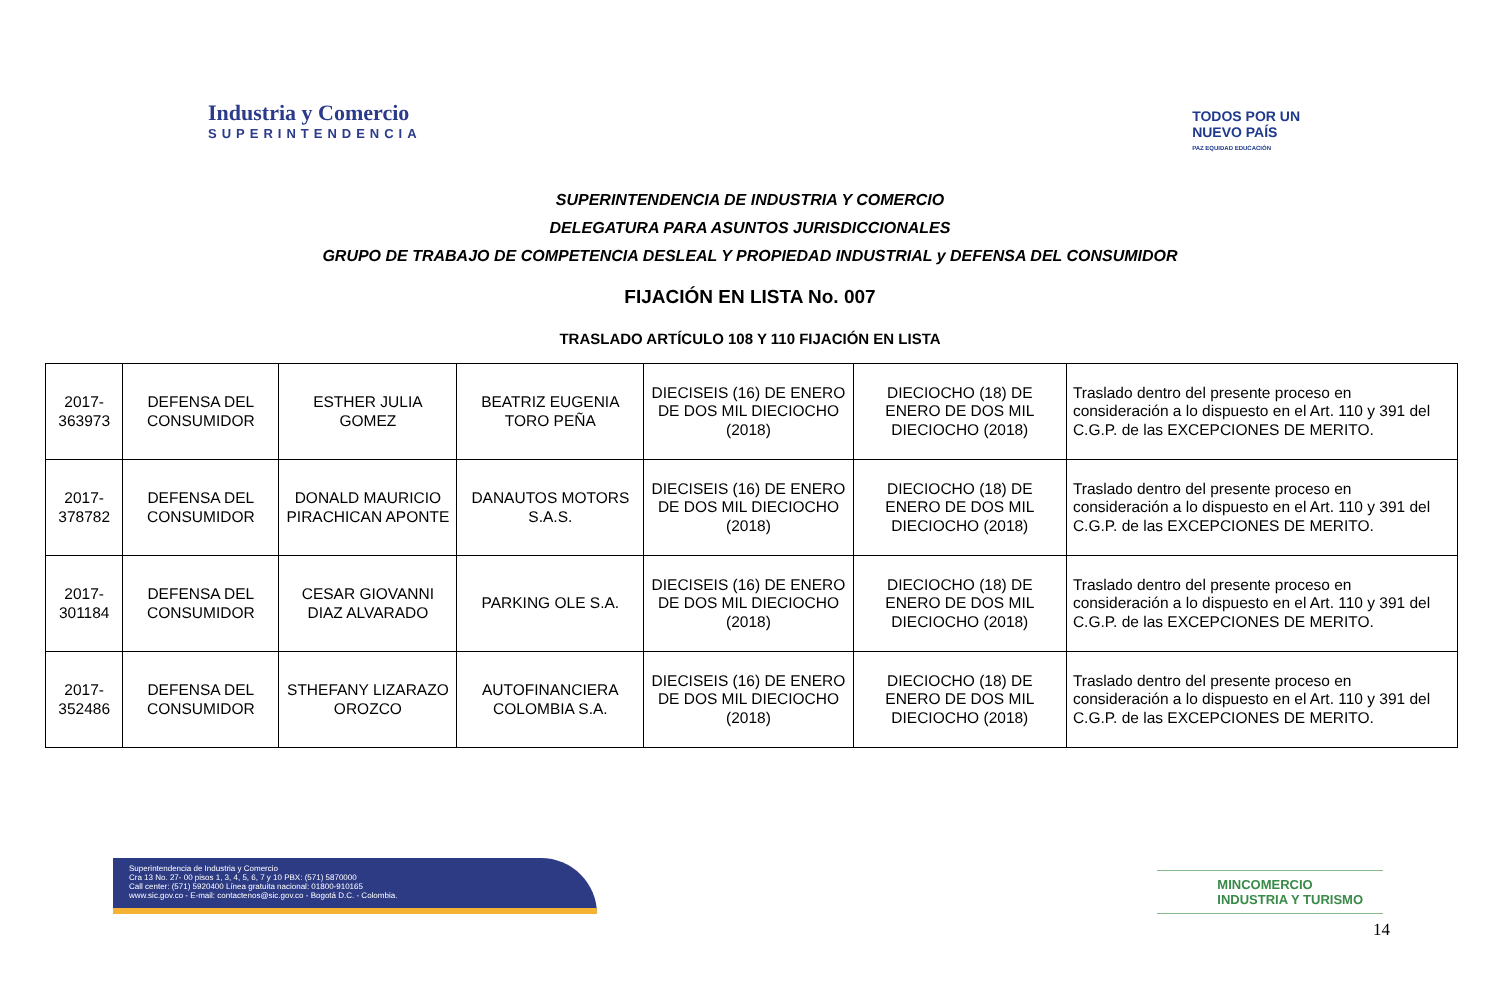Industria y Comercio
SUPERINTENDENCIA
TODOS POR UN
NUEVO PAÍS
PAZ EQUIDAD EDUCACIÓN
SUPERINTENDENCIA DE INDUSTRIA Y COMERCIO
DELEGATURA PARA ASUNTOS JURISDICCIONALES
GRUPO DE TRABAJO DE COMPETENCIA DESLEAL Y PROPIEDAD INDUSTRIAL y DEFENSA DEL CONSUMIDOR
FIJACIÓN EN LISTA No. 007
TRASLADO ARTÍCULO 108 Y 110 FIJACIÓN EN LISTA
| 2017-363973 | DEFENSA DEL CONSUMIDOR | ESTHER JULIA GOMEZ | BEATRIZ EUGENIA TORO PEÑA | DIECISEIS (16) DE ENERO DE DOS MIL DIECIOCHO (2018) | DIECIOCHO (18) DE ENERO DE DOS MIL DIECIOCHO (2018) | Traslado dentro del presente proceso en consideración a lo dispuesto en el Art. 110 y 391 del C.G.P. de las EXCEPCIONES DE MERITO. |
| 2017-378782 | DEFENSA DEL CONSUMIDOR | DONALD MAURICIO PIRACHICAN APONTE | DANAUTOS MOTORS S.A.S. | DIECISEIS (16) DE ENERO DE DOS MIL DIECIOCHO (2018) | DIECIOCHO (18) DE ENERO DE DOS MIL DIECIOCHO (2018) | Traslado dentro del presente proceso en consideración a lo dispuesto en el Art. 110 y 391 del C.G.P. de las EXCEPCIONES DE MERITO. |
| 2017-301184 | DEFENSA DEL CONSUMIDOR | CESAR GIOVANNI DIAZ ALVARADO | PARKING OLE S.A. | DIECISEIS (16) DE ENERO DE DOS MIL DIECIOCHO (2018) | DIECIOCHO (18) DE ENERO DE DOS MIL DIECIOCHO (2018) | Traslado dentro del presente proceso en consideración a lo dispuesto en el Art. 110 y 391 del C.G.P. de las EXCEPCIONES DE MERITO. |
| 2017-352486 | DEFENSA DEL CONSUMIDOR | STHEFANY LIZARAZO OROZCO | AUTOFINANCIERA COLOMBIA S.A. | DIECISEIS (16) DE ENERO DE DOS MIL DIECIOCHO (2018) | DIECIOCHO (18) DE ENERO DE DOS MIL DIECIOCHO (2018) | Traslado dentro del presente proceso en consideración a lo dispuesto en el Art. 110 y 391 del C.G.P. de las EXCEPCIONES DE MERITO. |
Superintendencia de Industria y Comercio
Cra 13 No. 27- 00 pisos 1, 3, 4, 5, 6, 7 y 10 PBX: (571) 5870000
Call center: (571) 5920400 Línea gratuita nacional: 01800-910165
www.sic.gov.co - E-mail: contactenos@sic.gov.co - Bogotá D.C. - Colombia.
MINCOMERCIO
INDUSTRIA Y TURISMO
14